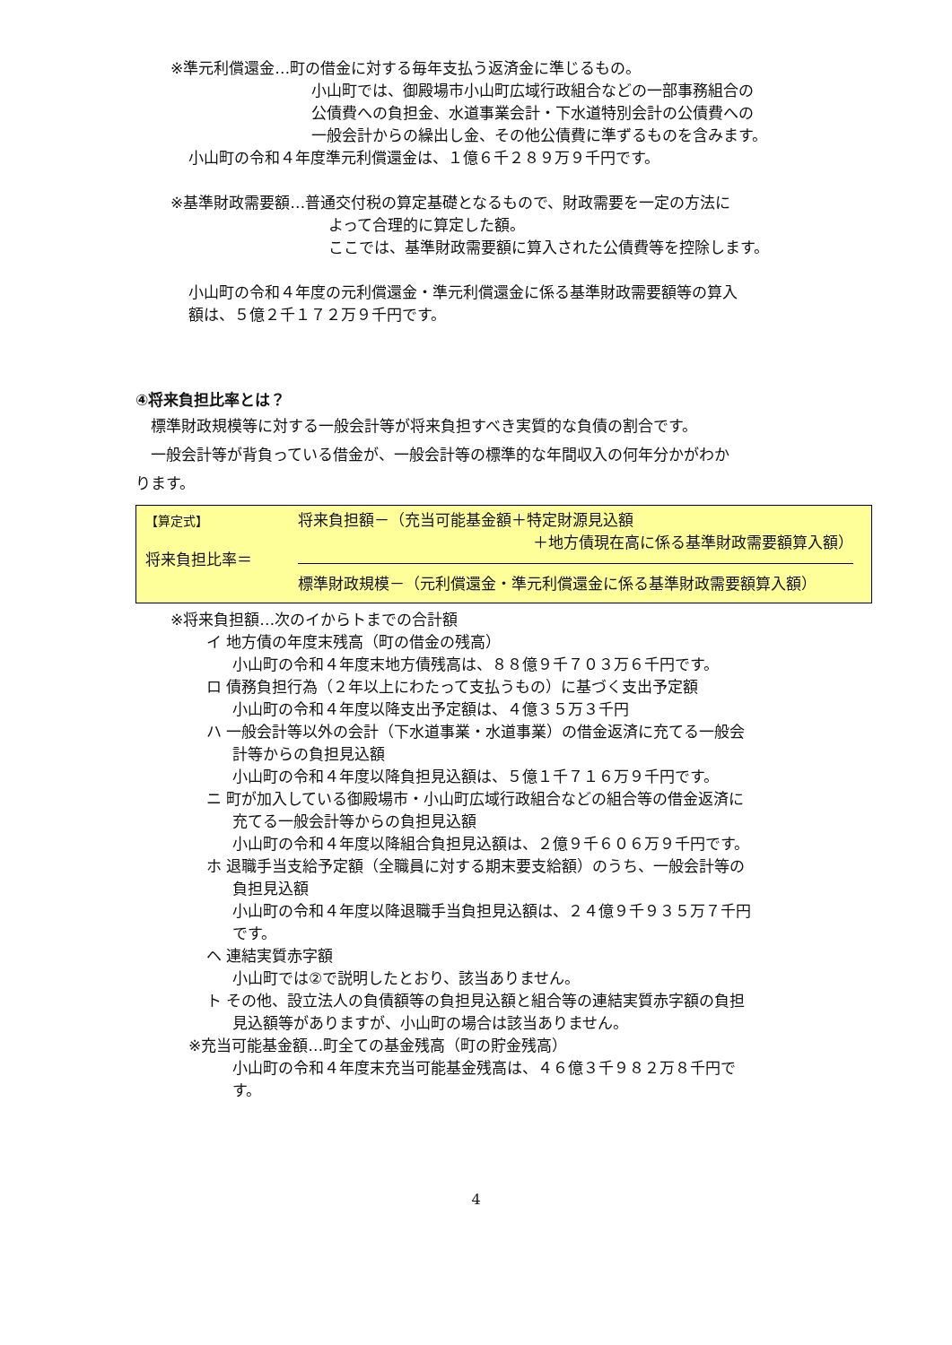※準元利償還金…町の借金に対する毎年支払う返済金に準じるもの。
小山町では、御殿場市小山町広域行政組合などの一部事務組合の
公債費への負担金、水道事業会計・下水道特別会計の公債費への
一般会計からの繰出し金、その他公債費に準ずるものを含みます。
小山町の令和４年度準元利償還金は、１億６千２８９万９千円です。
※基準財政需要額…普通交付税の算定基礎となるもので、財政需要を一定の方法に
よって合理的に算定した額。
ここでは、基準財政需要額に算入された公債費等を控除します。
小山町の令和４年度の元利償還金・準元利償還金に係る基準財政需要額等の算入
額は、５億２千１７２万９千円です。
④将来負担比率とは？
　標準財政規模等に対する一般会計等が将来負担すべき実質的な負債の割合です。
　一般会計等が背負っている借金が、一般会計等の標準的な年間収入の何年分かがわか
ります。
【算定式】
将来負担比率＝
将来負担額－（充当可能基金額＋特定財源見込額
＋地方債現在高に係る基準財政需要額算入額）
標準財政規模－（元利償還金・準元利償還金に係る基準財政需要額算入額）
※将来負担額…次のイからトまでの合計額
イ 地方債の年度末残高（町の借金の残高）
小山町の令和４年度末地方債残高は、８８億９千７０３万６千円です。
ロ 債務負担行為（２年以上にわたって支払うもの）に基づく支出予定額
小山町の令和４年度以降支出予定額は、４億３５万３千円
ハ 一般会計等以外の会計（下水道事業・水道事業）の借金返済に充てる一般会
計等からの負担見込額
小山町の令和４年度以降負担見込額は、５億１千７１６万９千円です。
ニ 町が加入している御殿場市・小山町広域行政組合などの組合等の借金返済に
充てる一般会計等からの負担見込額
小山町の令和４年度以降組合負担見込額は、２億９千６０６万９千円です。
ホ 退職手当支給予定額（全職員に対する期末要支給額）のうち、一般会計等の
負担見込額
小山町の令和４年度以降退職手当負担見込額は、２４億９千９３５万７千円
です。
ヘ 連結実質赤字額
小山町では②で説明したとおり、該当ありません。
ト その他、設立法人の負債額等の負担見込額と組合等の連結実質赤字額の負担
見込額等がありますが、小山町の場合は該当ありません。
※充当可能基金額…町全ての基金残高（町の貯金残高）
小山町の令和４年度末充当可能基金残高は、４６億３千９８２万８千円で
す。
4